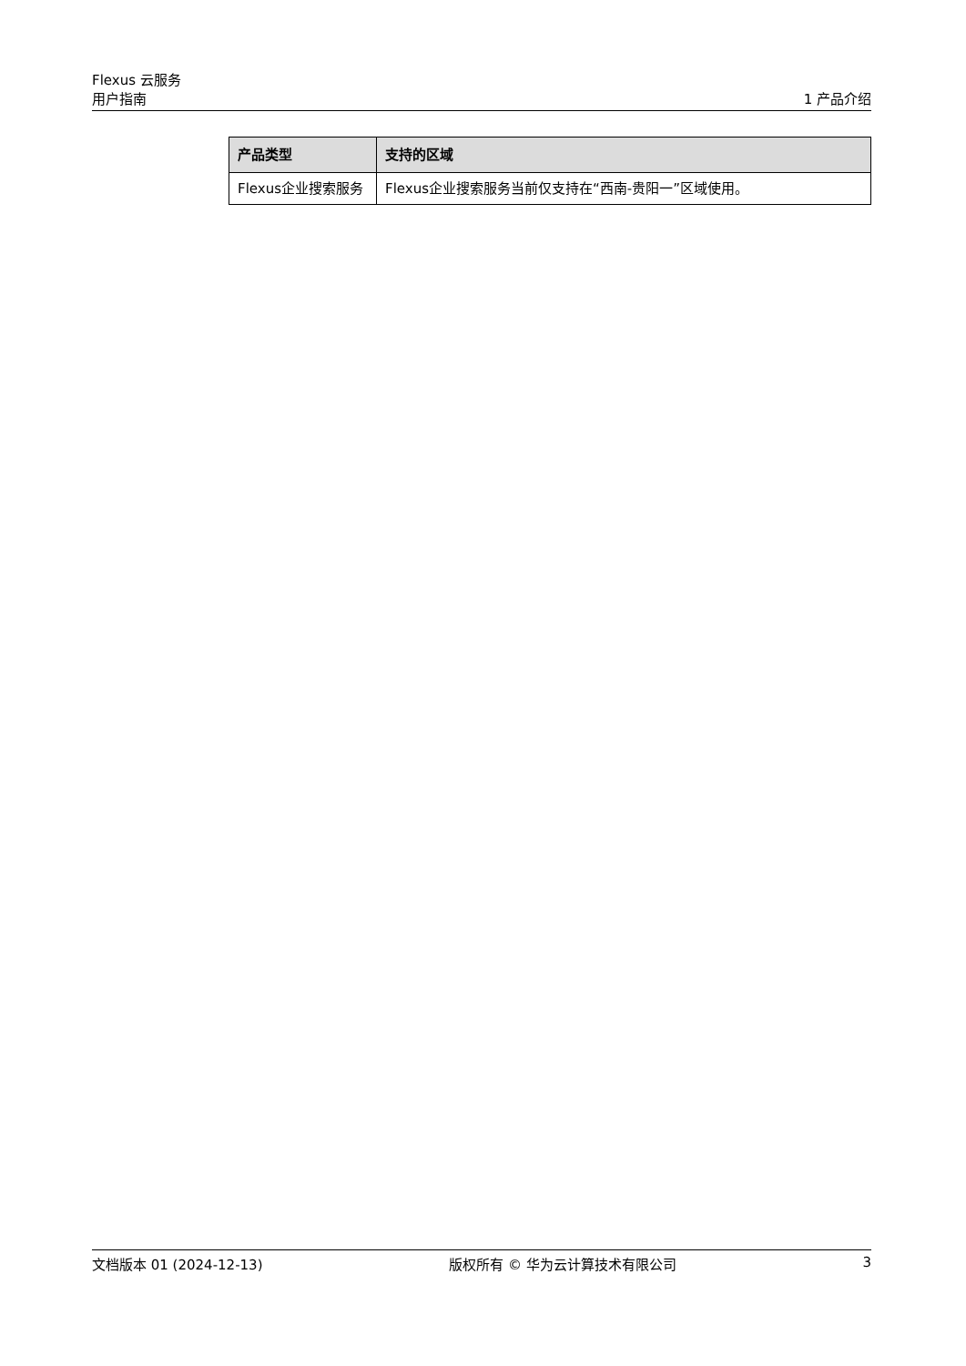Flexus 云服务
用户指南 1 产品介绍
| 产品类型 | 支持的区域 |
| --- | --- |
| Flexus企业搜索服务 | Flexus企业搜索服务当前仅支持在“西南-贵阳一”区域使用。 |
文档版本 01 (2024-12-13) 版权所有 © 华为云计算技术有限公司 3